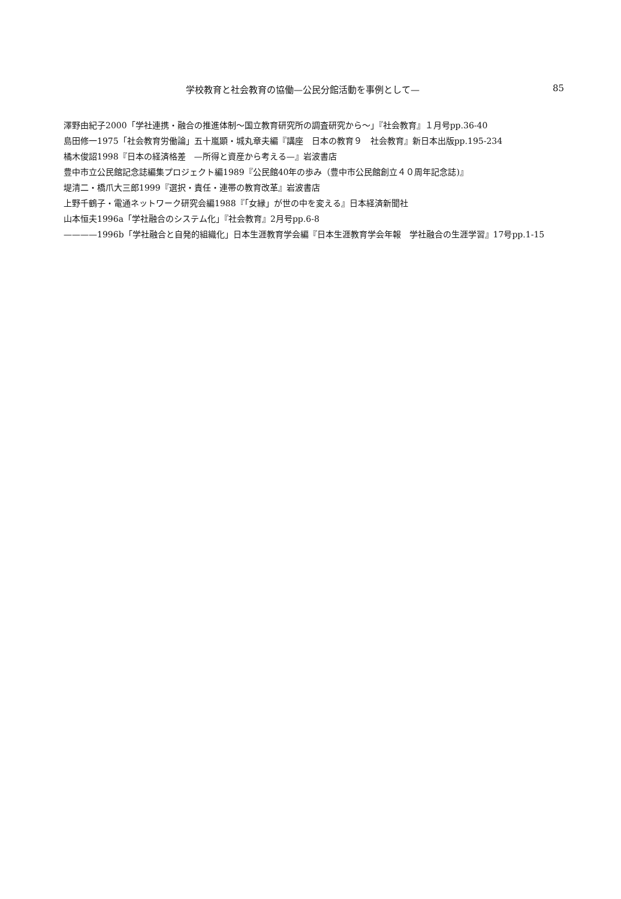学校教育と社会教育の協働—公民分館活動を事例として— 85
澤野由紀子2000「学社連携・融合の推進体制～国立教育研究所の調査研究から～」『社会教育』１月号pp.36-40
島田修一1975「社会教育労働論」五十嵐顕・城丸章夫編『講座　日本の教育９　社会教育』新日本出版pp.195-234
橘木俊詔1998『日本の経済格差　—所得と資産から考える—』岩波書店
豊中市立公民館記念誌編集プロジェクト編1989『公民館40年の歩み（豊中市公民館創立４０周年記念誌)』
堤清二・橋爪大三郎1999『選択・責任・連帯の教育改革』岩波書店
上野千鶴子・電通ネットワーク研究会編1988『「女縁」が世の中を変える』日本経済新聞社
山本恒夫1996a「学社融合のシステム化」『社会教育』2月号pp.6-8
————1996b「学社融合と自発的組織化」日本生涯教育学会編『日本生涯教育学会年報　学社融合の生涯学習』17号pp.1-15